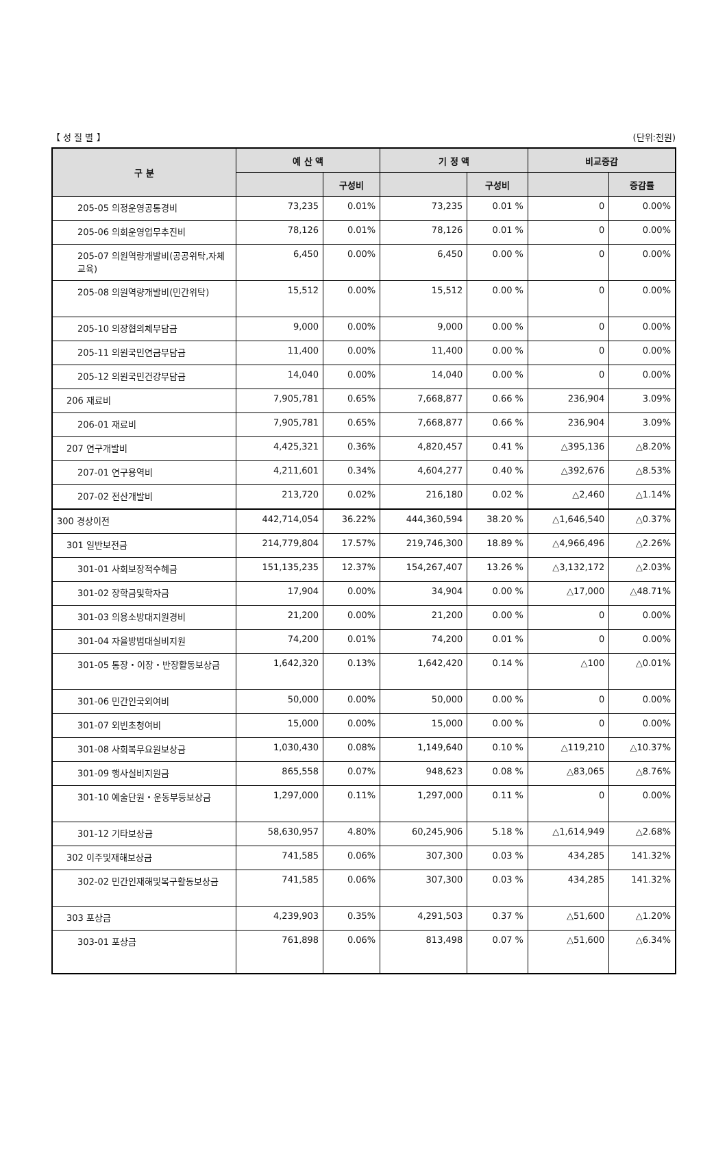【 성 질 별 】 (단위:천원)
| 구 분 | 예 산 액 | | 기 정 액 | | 비교증감 | |
| --- | --- | --- | --- | --- | --- | --- |
| | | 구성비 | | 구성비 | | 증감률 |
| 205-05 의정운영공통경비 | 73,235 | 0.01% | 73,235 | 0.01 % | 0 | 0.00% |
| 205-06 의회운영업무추진비 | 78,126 | 0.01% | 78,126 | 0.01 % | 0 | 0.00% |
| 205-07 의원역량개발비(공공위탁,자체교육) | 6,450 | 0.00% | 6,450 | 0.00 % | 0 | 0.00% |
| 205-08 의원역량개발비(민간위탁) | 15,512 | 0.00% | 15,512 | 0.00 % | 0 | 0.00% |
| 205-10 의장협의체부담금 | 9,000 | 0.00% | 9,000 | 0.00 % | 0 | 0.00% |
| 205-11 의원국민연금부담금 | 11,400 | 0.00% | 11,400 | 0.00 % | 0 | 0.00% |
| 205-12 의원국민건강부담금 | 14,040 | 0.00% | 14,040 | 0.00 % | 0 | 0.00% |
| 206 재료비 | 7,905,781 | 0.65% | 7,668,877 | 0.66 % | 236,904 | 3.09% |
| 206-01 재료비 | 7,905,781 | 0.65% | 7,668,877 | 0.66 % | 236,904 | 3.09% |
| 207 연구개발비 | 4,425,321 | 0.36% | 4,820,457 | 0.41 % | △395,136 | △8.20% |
| 207-01 연구용역비 | 4,211,601 | 0.34% | 4,604,277 | 0.40 % | △392,676 | △8.53% |
| 207-02 전산개발비 | 213,720 | 0.02% | 216,180 | 0.02 % | △2,460 | △1.14% |
| 300 경상이전 | 442,714,054 | 36.22% | 444,360,594 | 38.20 % | △1,646,540 | △0.37% |
| 301 일반보전금 | 214,779,804 | 17.57% | 219,746,300 | 18.89 % | △4,966,496 | △2.26% |
| 301-01 사회보장적수혜금 | 151,135,235 | 12.37% | 154,267,407 | 13.26 % | △3,132,172 | △2.03% |
| 301-02 장학금및학자금 | 17,904 | 0.00% | 34,904 | 0.00 % | △17,000 | △48.71% |
| 301-03 의용소방대지원경비 | 21,200 | 0.00% | 21,200 | 0.00 % | 0 | 0.00% |
| 301-04 자율방범대실비지원 | 74,200 | 0.01% | 74,200 | 0.01 % | 0 | 0.00% |
| 301-05 통장・이장・반장활동보상금 | 1,642,320 | 0.13% | 1,642,420 | 0.14 % | △100 | △0.01% |
| 301-06 민간인국외여비 | 50,000 | 0.00% | 50,000 | 0.00 % | 0 | 0.00% |
| 301-07 외빈초청여비 | 15,000 | 0.00% | 15,000 | 0.00 % | 0 | 0.00% |
| 301-08 사회복무요원보상금 | 1,030,430 | 0.08% | 1,149,640 | 0.10 % | △119,210 | △10.37% |
| 301-09 행사실비지원금 | 865,558 | 0.07% | 948,623 | 0.08 % | △83,065 | △8.76% |
| 301-10 예술단원・운동부등보상금 | 1,297,000 | 0.11% | 1,297,000 | 0.11 % | 0 | 0.00% |
| 301-12 기타보상금 | 58,630,957 | 4.80% | 60,245,906 | 5.18 % | △1,614,949 | △2.68% |
| 302 이주및재해보상금 | 741,585 | 0.06% | 307,300 | 0.03 % | 434,285 | 141.32% |
| 302-02 민간인재해및복구활동보상금 | 741,585 | 0.06% | 307,300 | 0.03 % | 434,285 | 141.32% |
| 303 포상금 | 4,239,903 | 0.35% | 4,291,503 | 0.37 % | △51,600 | △1.20% |
| 303-01 포상금 | 761,898 | 0.06% | 813,498 | 0.07 % | △51,600 | △6.34% |